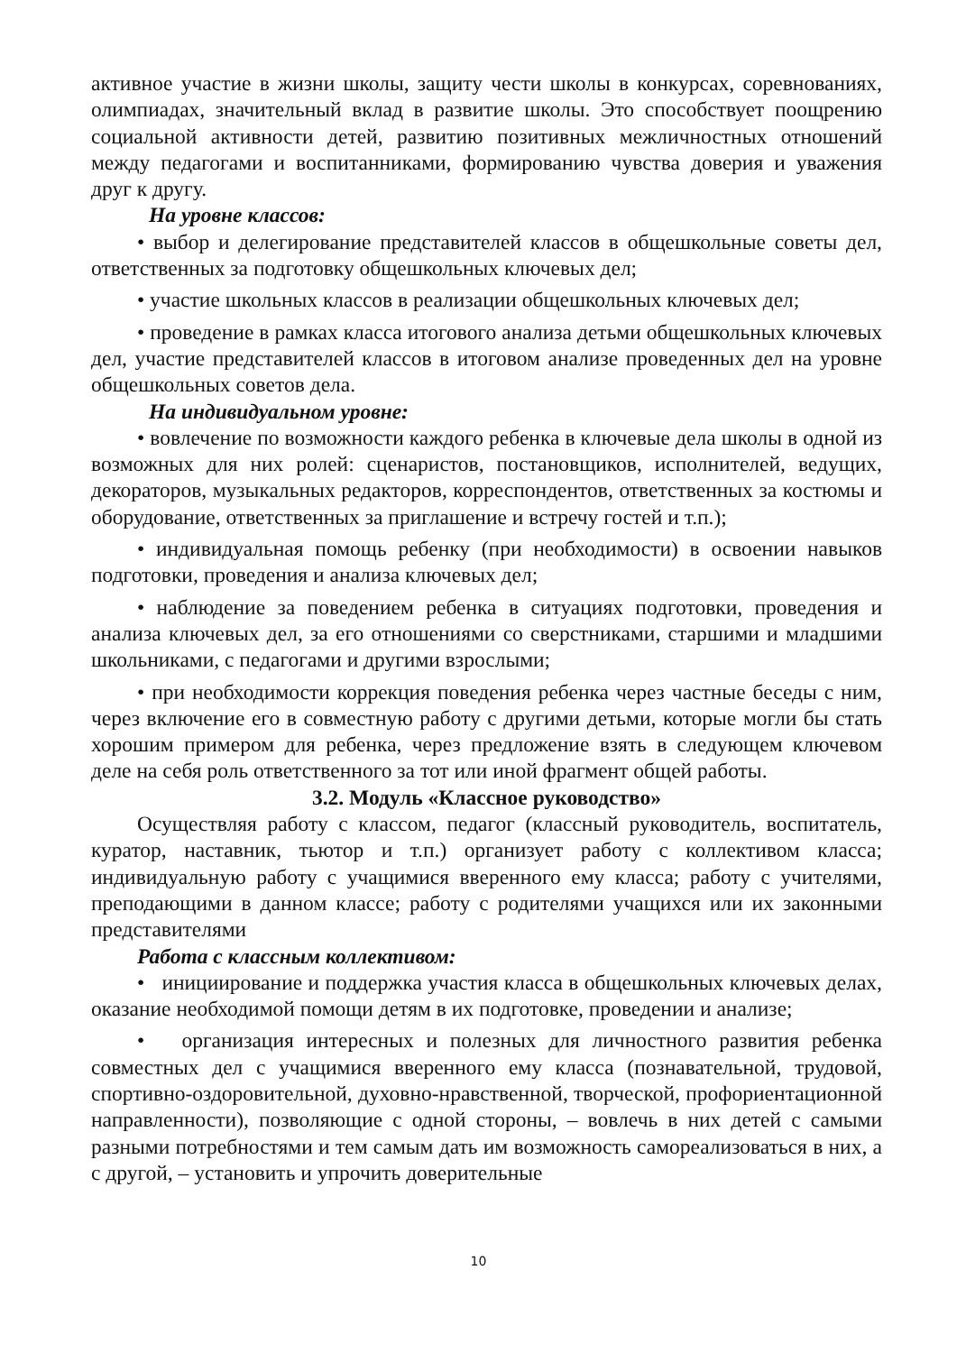активное участие в жизни школы, защиту чести школы в конкурсах, соревнованиях, олимпиадах, значительный вклад в развитие школы. Это способствует поощрению социальной активности детей, развитию позитивных межличностных отношений между педагогами и воспитанниками, формированию чувства доверия и уважения друг к другу.
На уровне классов:
• выбор и делегирование представителей классов в общешкольные советы дел, ответственных за подготовку общешкольных ключевых дел;
• участие школьных классов в реализации общешкольных ключевых дел;
• проведение в рамках класса итогового анализа детьми общешкольных ключевых дел, участие представителей классов в итоговом анализе проведенных дел на уровне общешкольных советов дела.
На индивидуальном уровне:
• вовлечение по возможности каждого ребенка в ключевые дела школы в одной из возможных для них ролей: сценаристов, постановщиков, исполнителей, ведущих, декораторов, музыкальных редакторов, корреспондентов, ответственных за костюмы и оборудование, ответственных за приглашение и встречу гостей и т.п.);
• индивидуальная помощь ребенку (при необходимости) в освоении навыков подготовки, проведения и анализа ключевых дел;
• наблюдение за поведением ребенка в ситуациях подготовки, проведения и анализа ключевых дел, за его отношениями со сверстниками, старшими и младшими школьниками, с педагогами и другими взрослыми;
• при необходимости коррекция поведения ребенка через частные беседы с ним, через включение его в совместную работу с другими детьми, которые могли бы стать хорошим примером для ребенка, через предложение взять в следующем ключевом деле на себя роль ответственного за тот или иной фрагмент общей работы.
3.2. Модуль «Классное руководство»
Осуществляя работу с классом, педагог (классный руководитель, воспитатель, куратор, наставник, тьютор и т.п.) организует работу с коллективом класса; индивидуальную работу с учащимися вверенного ему класса; работу с учителями, преподающими в данном классе; работу с родителями учащихся или их законными представителями
Работа с классным коллективом:
• инициирование и поддержка участия класса в общешкольных ключевых делах, оказание необходимой помощи детям в их подготовке, проведении и анализе;
• организация интересных и полезных для личностного развития ребенка совместных дел с учащимися вверенного ему класса (познавательной, трудовой, спортивно-оздоровительной, духовно-нравственной, творческой, профориентационной направленности), позволяющие с одной стороны, – вовлечь в них детей с самыми разными потребностями и тем самым дать им возможность самореализоваться в них, а с другой, – установить и упрочить доверительные
10